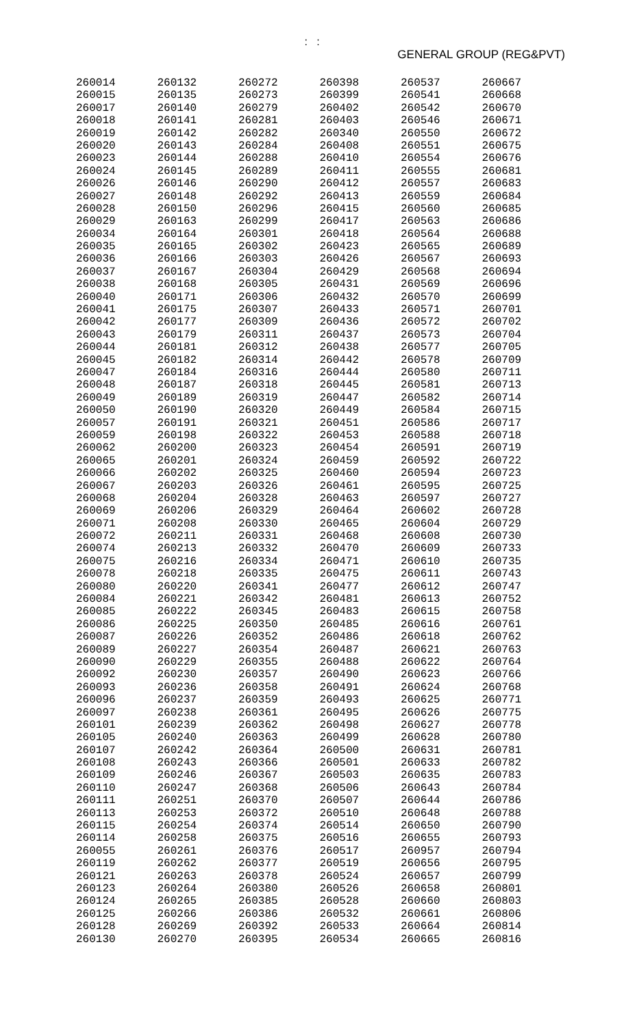: :
GENERAL GROUP (REG&PVT)
| 260014 | 260132 | 260272 | 260398 | 260537 | 260667 |
| 260015 | 260135 | 260273 | 260399 | 260541 | 260668 |
| 260017 | 260140 | 260279 | 260402 | 260542 | 260670 |
| 260018 | 260141 | 260281 | 260403 | 260546 | 260671 |
| 260019 | 260142 | 260282 | 260340 | 260550 | 260672 |
| 260020 | 260143 | 260284 | 260408 | 260551 | 260675 |
| 260023 | 260144 | 260288 | 260410 | 260554 | 260676 |
| 260024 | 260145 | 260289 | 260411 | 260555 | 260681 |
| 260026 | 260146 | 260290 | 260412 | 260557 | 260683 |
| 260027 | 260148 | 260292 | 260413 | 260559 | 260684 |
| 260028 | 260150 | 260296 | 260415 | 260560 | 260685 |
| 260029 | 260163 | 260299 | 260417 | 260563 | 260686 |
| 260034 | 260164 | 260301 | 260418 | 260564 | 260688 |
| 260035 | 260165 | 260302 | 260423 | 260565 | 260689 |
| 260036 | 260166 | 260303 | 260426 | 260567 | 260693 |
| 260037 | 260167 | 260304 | 260429 | 260568 | 260694 |
| 260038 | 260168 | 260305 | 260431 | 260569 | 260696 |
| 260040 | 260171 | 260306 | 260432 | 260570 | 260699 |
| 260041 | 260175 | 260307 | 260433 | 260571 | 260701 |
| 260042 | 260177 | 260309 | 260436 | 260572 | 260702 |
| 260043 | 260179 | 260311 | 260437 | 260573 | 260704 |
| 260044 | 260181 | 260312 | 260438 | 260577 | 260705 |
| 260045 | 260182 | 260314 | 260442 | 260578 | 260709 |
| 260047 | 260184 | 260316 | 260444 | 260580 | 260711 |
| 260048 | 260187 | 260318 | 260445 | 260581 | 260713 |
| 260049 | 260189 | 260319 | 260447 | 260582 | 260714 |
| 260050 | 260190 | 260320 | 260449 | 260584 | 260715 |
| 260057 | 260191 | 260321 | 260451 | 260586 | 260717 |
| 260059 | 260198 | 260322 | 260453 | 260588 | 260718 |
| 260062 | 260200 | 260323 | 260454 | 260591 | 260719 |
| 260065 | 260201 | 260324 | 260459 | 260592 | 260722 |
| 260066 | 260202 | 260325 | 260460 | 260594 | 260723 |
| 260067 | 260203 | 260326 | 260461 | 260595 | 260725 |
| 260068 | 260204 | 260328 | 260463 | 260597 | 260727 |
| 260069 | 260206 | 260329 | 260464 | 260602 | 260728 |
| 260071 | 260208 | 260330 | 260465 | 260604 | 260729 |
| 260072 | 260211 | 260331 | 260468 | 260608 | 260730 |
| 260074 | 260213 | 260332 | 260470 | 260609 | 260733 |
| 260075 | 260216 | 260334 | 260471 | 260610 | 260735 |
| 260078 | 260218 | 260335 | 260475 | 260611 | 260743 |
| 260080 | 260220 | 260341 | 260477 | 260612 | 260747 |
| 260084 | 260221 | 260342 | 260481 | 260613 | 260752 |
| 260085 | 260222 | 260345 | 260483 | 260615 | 260758 |
| 260086 | 260225 | 260350 | 260485 | 260616 | 260761 |
| 260087 | 260226 | 260352 | 260486 | 260618 | 260762 |
| 260089 | 260227 | 260354 | 260487 | 260621 | 260763 |
| 260090 | 260229 | 260355 | 260488 | 260622 | 260764 |
| 260092 | 260230 | 260357 | 260490 | 260623 | 260766 |
| 260093 | 260236 | 260358 | 260491 | 260624 | 260768 |
| 260096 | 260237 | 260359 | 260493 | 260625 | 260771 |
| 260097 | 260238 | 260361 | 260495 | 260626 | 260775 |
| 260101 | 260239 | 260362 | 260498 | 260627 | 260778 |
| 260105 | 260240 | 260363 | 260499 | 260628 | 260780 |
| 260107 | 260242 | 260364 | 260500 | 260631 | 260781 |
| 260108 | 260243 | 260366 | 260501 | 260633 | 260782 |
| 260109 | 260246 | 260367 | 260503 | 260635 | 260783 |
| 260110 | 260247 | 260368 | 260506 | 260643 | 260784 |
| 260111 | 260251 | 260370 | 260507 | 260644 | 260786 |
| 260113 | 260253 | 260372 | 260510 | 260648 | 260788 |
| 260115 | 260254 | 260374 | 260514 | 260650 | 260790 |
| 260114 | 260258 | 260375 | 260516 | 260655 | 260793 |
| 260055 | 260261 | 260376 | 260517 | 260957 | 260794 |
| 260119 | 260262 | 260377 | 260519 | 260656 | 260795 |
| 260121 | 260263 | 260378 | 260524 | 260657 | 260799 |
| 260123 | 260264 | 260380 | 260526 | 260658 | 260801 |
| 260124 | 260265 | 260385 | 260528 | 260660 | 260803 |
| 260125 | 260266 | 260386 | 260532 | 260661 | 260806 |
| 260128 | 260269 | 260392 | 260533 | 260664 | 260814 |
| 260130 | 260270 | 260395 | 260534 | 260665 | 260816 |